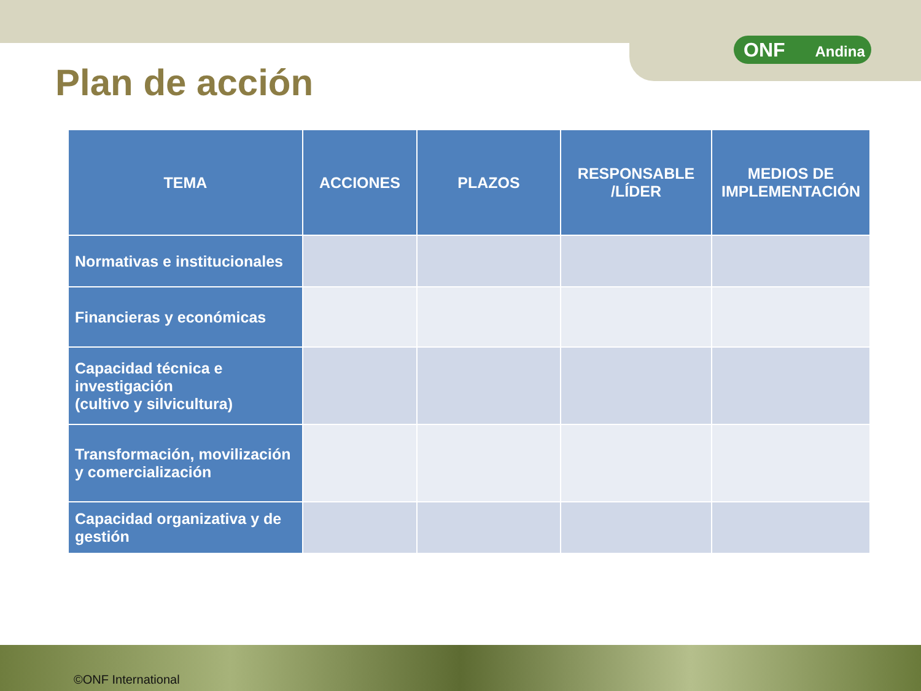ONF Andina
Plan de acción
| TEMA | ACCIONES | PLAZOS | RESPONSABLE /LÍDER | MEDIOS DE IMPLEMENTACIÓN |
| --- | --- | --- | --- | --- |
| Normativas e institucionales | | | | |
| Financieras y económicas | | | | |
| Capacidad técnica e investigación (cultivo y silvicultura) | | | | |
| Transformación, movilización y comercialización | | | | |
| Capacidad organizativa y de gestión | | | | |
©ONF International